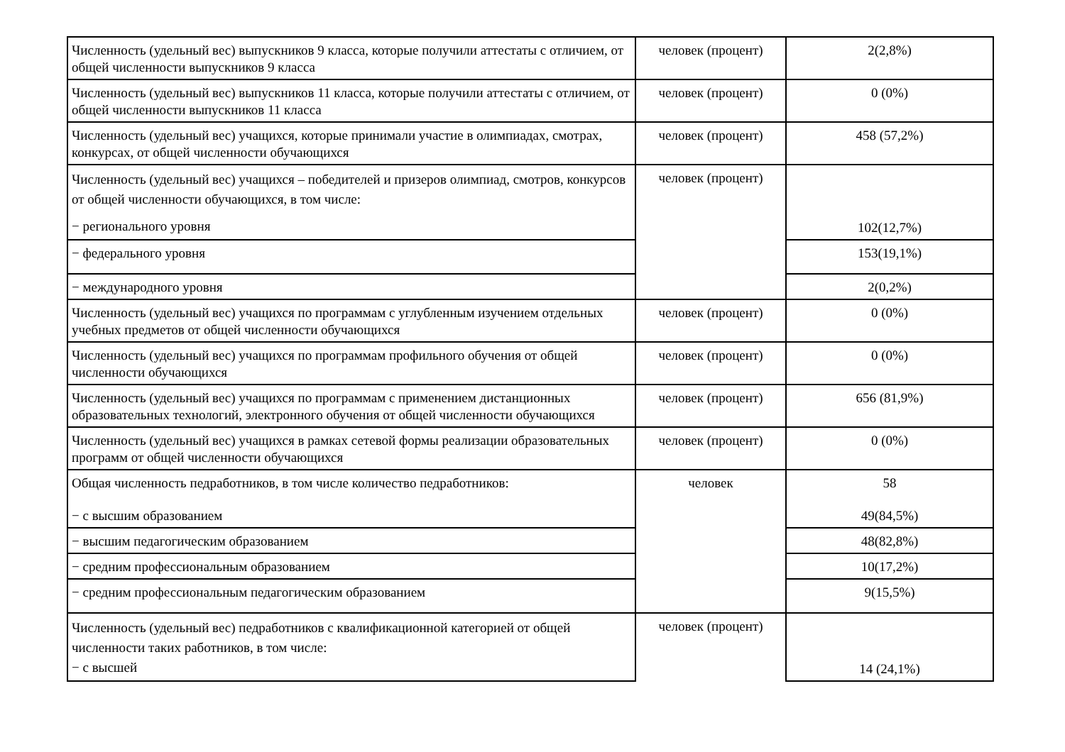| Численность (удельный вес) выпускников 9 класса, которые получили аттестаты с отличием, от общей численности выпускников 9 класса | человек (процент) | 2(2,8%) |
| Численность (удельный вес) выпускников 11 класса, которые получили аттестаты с отличием, от общей численности выпускников 11 класса | человек (процент) | 0 (0%) |
| Численность (удельный вес) учащихся, которые принимали участие в олимпиадах, смотрах, конкурсах, от общей численности обучающихся | человек (процент) | 458 (57,2%) |
| Численность (удельный вес) учащихся – победителей и призеров олимпиад, смотров, конкурсов от общей численности обучающихся, в том числе: − регионального уровня | человек (процент) | 102(12,7%) |
| − федерального уровня | | 153(19,1%) |
| − международного уровня | | 2(0,2%) |
| Численность (удельный вес) учащихся по программам с углубленным изучением отдельных учебных предметов от общей численности обучающихся | человек (процент) | 0 (0%) |
| Численность (удельный вес) учащихся по программам профильного обучения от общей численности обучающихся | человек (процент) | 0 (0%) |
| Численность (удельный вес) учащихся по программам с применением дистанционных образовательных технологий, электронного обучения от общей численности обучающихся | человек (процент) | 656 (81,9%) |
| Численность (удельный вес) учащихся в рамках сетевой формы реализации образовательных программ от общей численности обучающихся | человек (процент) | 0 (0%) |
| Общая численность педработников, в том числе количество педработников: − с высшим образованием | человек | 58 49(84,5%) |
| − высшим педагогическим образованием | | 48(82,8%) |
| − средним профессиональным образованием | | 10(17,2%) |
| − средним профессиональным педагогическим образованием | | 9(15,5%) |
| Численность (удельный вес) педработников с квалификационной категорией от общей численности таких работников, в том числе: − с высшей | человек (процент) | 14 (24,1%) |